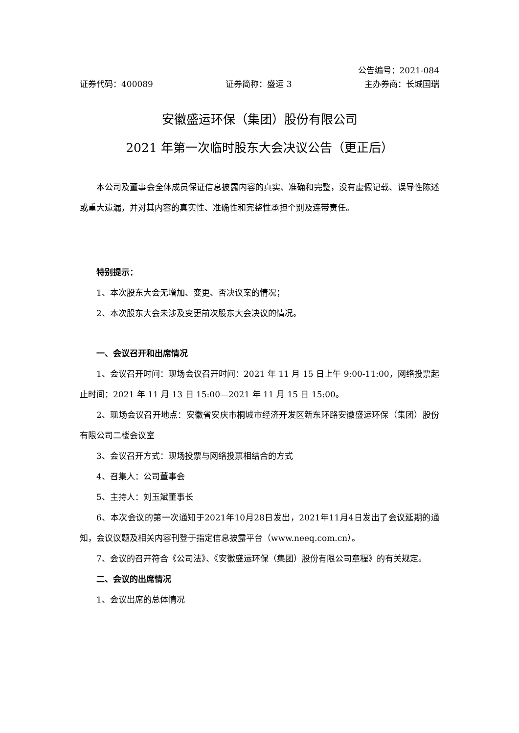公告编号：2021-084
证券代码：400089 证券简称：盛运 3 主办券商：长城国瑞
安徽盛运环保（集团）股份有限公司
2021 年第一次临时股东大会决议公告（更正后）
本公司及董事会全体成员保证信息披露内容的真实、准确和完整，没有虚假记载、误导性陈述或重大遗漏，并对其内容的真实性、准确性和完整性承担个别及连带责任。
特别提示：
1、本次股东大会无增加、变更、否决议案的情况；
2、本次股东大会未涉及变更前次股东大会决议的情况。
一、会议召开和出席情况
1、会议召开时间：现场会议召开时间：2021 年 11 月 15 日上午 9:00-11:00，网络投票起止时间：2021 年 11 月 13 日 15:00—2021 年 11 月 15 日 15:00。
2、现场会议召开地点：安徽省安庆市桐城市经济开发区新东环路安徽盛运环保（集团）股份有限公司二楼会议室
3、会议召开方式：现场投票与网络投票相结合的方式
4、召集人：公司董事会
5、主持人：刘玉斌董事长
6、本次会议的第一次通知于2021年10月28日发出，2021年11月4日发出了会议延期的通知，会议议题及相关内容刊登于指定信息披露平台（www.neeq.com.cn）。
7、会议的召开符合《公司法》、《安徽盛运环保（集团）股份有限公司章程》的有关规定。
二、会议的出席情况
1、会议出席的总体情况